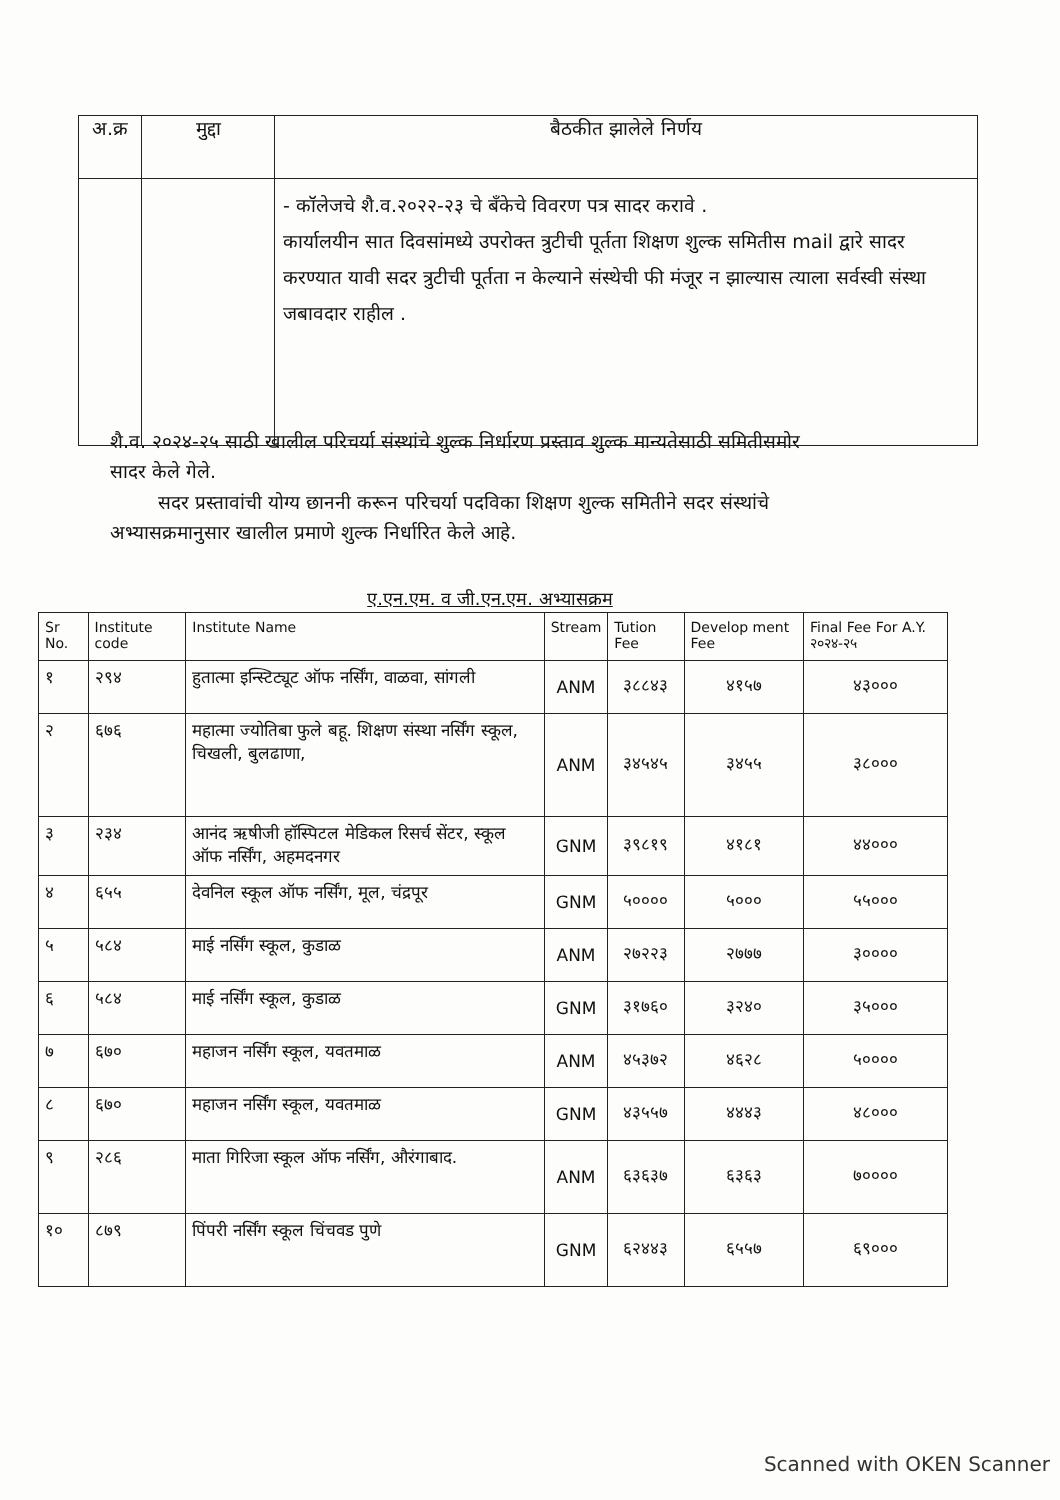| अ.क्र | मुद्दा | बैठकीत झालेले निर्णय |
| --- | --- | --- |
| | | - कॉलेजचे शै.व.२०२२-२३ चे बँकेचे विवरण पत्र सादर करावे . कार्यालयीन सात दिवसांमध्ये उपरोक्त त्रुटीची पूर्तता शिक्षण शुल्क समितीस mail द्वारे सादर करण्यात यावी सदर त्रुटीची पूर्तता न केल्याने संस्थेची फी मंजूर न झाल्यास त्याला सर्वस्वी संस्था जबावदार राहील . |
शै.व. २०२४-२५ साठी खालील परिचर्या संस्थांचे शुल्क निर्धारण प्रस्ताव शुल्क मान्यतेसाठी समितीसमोर सादर केले गेले.
सदर प्रस्तावांची योग्य छाननी करून परिचर्या पदविका शिक्षण शुल्क समितीने सदर संस्थांचे अभ्यासक्रमानुसार खालील प्रमाणे शुल्क निर्धारित केले आहे.
ए.एन.एम. व जी.एन.एम. अभ्यासक्रम
| Sr No. | Institute code | Institute Name | Stream | Tution Fee | Develop ment Fee | Final Fee For A.Y. २०२४-२५ |
| --- | --- | --- | --- | --- | --- | --- |
| १ | २९४ | हुतात्मा इन्स्टिट्यूट ऑफ नर्सिंग, वाळवा, सांगली | ANM | ३८८४३ | ४१५७ | ४३००० |
| २ | ६७६ | महात्मा ज्योतिबा फुले बहू. शिक्षण संस्था नर्सिंग स्कूल, चिखली, बुलढाणा, | ANM | ३४५४५ | ३४५५ | ३८००० |
| ३ | २३४ | आनंद ऋषीजी हॉस्पिटल मेडिकल रिसर्च सेंटर, स्कूल ऑफ नर्सिंग, अहमदनगर | GNM | ३९८१९ | ४१८१ | ४४००० |
| ४ | ६५५ | देवनिल स्कूल ऑफ नर्सिंग, मूल, चंद्रपूर | GNM | ५०००० | ५००० | ५५००० |
| ५ | ५८४ | माई नर्सिंग स्कूल, कुडाळ | ANM | २७२२३ | २७७७ | ३०००० |
| ६ | ५८४ | माई नर्सिंग स्कूल, कुडाळ | GNM | ३१७६० | ३२४० | ३५००० |
| ७ | ६७० | महाजन नर्सिंग स्कूल, यवतमाळ | ANM | ४५३७२ | ४६२८ | ५०००० |
| ८ | ६७० | महाजन नर्सिंग स्कूल, यवतमाळ | GNM | ४३५५७ | ४४४३ | ४८००० |
| ९ | २८६ | माता गिरिजा स्कूल ऑफ नर्सिंग, औरंगाबाद. | ANM | ६३६३७ | ६३६३ | ७०००० |
| १० | ८७९ | पिंपरी नर्सिंग स्कूल चिंचवड पुणे | GNM | ६२४४३ | ६५५७ | ६९००० |
Scanned with OKEN Scanner